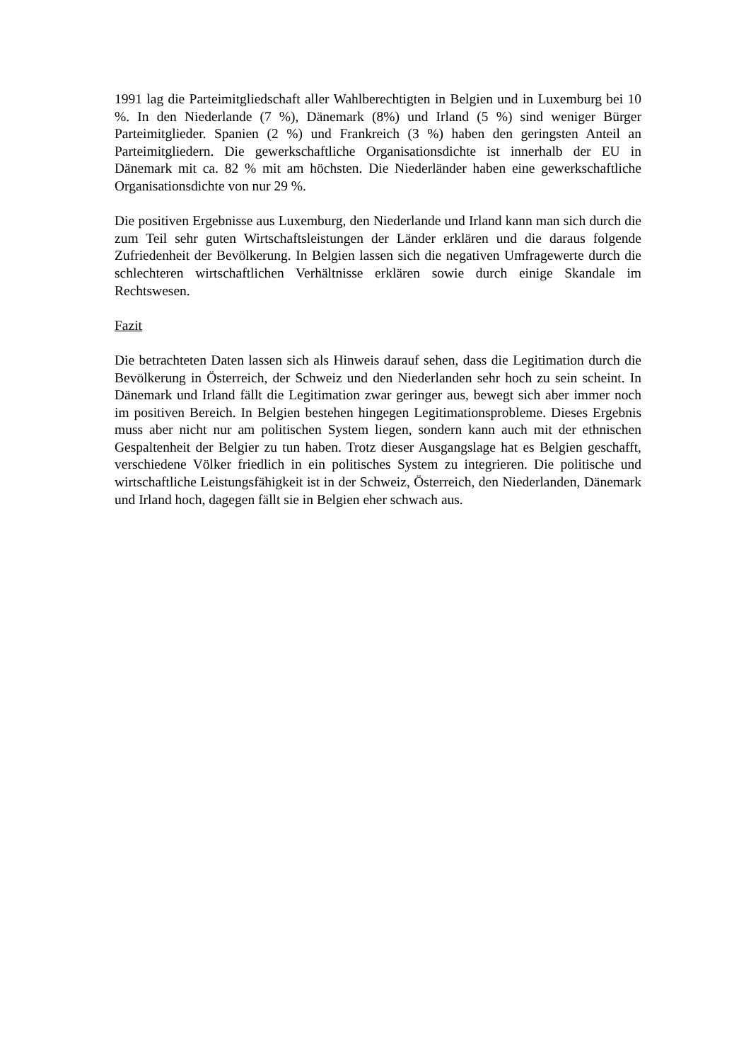1991 lag die Parteimitgliedschaft aller Wahlberechtigten in Belgien und in Luxemburg bei 10 %. In den Niederlande (7 %), Dänemark (8%) und Irland (5 %) sind weniger Bürger Parteimitglieder. Spanien (2 %) und Frankreich (3 %) haben den geringsten Anteil an Parteimitgliedern. Die gewerkschaftliche Organisationsdichte ist innerhalb der EU in Dänemark mit ca. 82 % mit am höchsten. Die Niederländer haben eine gewerkschaftliche Organisationsdichte von nur 29 %.
Die positiven Ergebnisse aus Luxemburg, den Niederlande und Irland kann man sich durch die zum Teil sehr guten Wirtschaftsleistungen der Länder erklären und die daraus folgende Zufriedenheit der Bevölkerung. In Belgien lassen sich die negativen Umfragewerte durch die schlechteren wirtschaftlichen Verhältnisse erklären sowie durch einige Skandale im Rechtswesen.
Fazit
Die betrachteten Daten lassen sich als Hinweis darauf sehen, dass die Legitimation durch die Bevölkerung in Österreich, der Schweiz und den Niederlanden sehr hoch zu sein scheint. In Dänemark und Irland fällt die Legitimation zwar geringer aus, bewegt sich aber immer noch im positiven Bereich. In Belgien bestehen hingegen Legitimationsprobleme. Dieses Ergebnis muss aber nicht nur am politischen System liegen, sondern kann auch mit der ethnischen Gespaltenheit der Belgier zu tun haben. Trotz dieser Ausgangslage hat es Belgien geschafft, verschiedene Völker friedlich in ein politisches System zu integrieren. Die politische und wirtschaftliche Leistungsfähigkeit ist in der Schweiz, Österreich, den Niederlanden, Dänemark und Irland hoch, dagegen fällt sie in Belgien eher schwach aus.